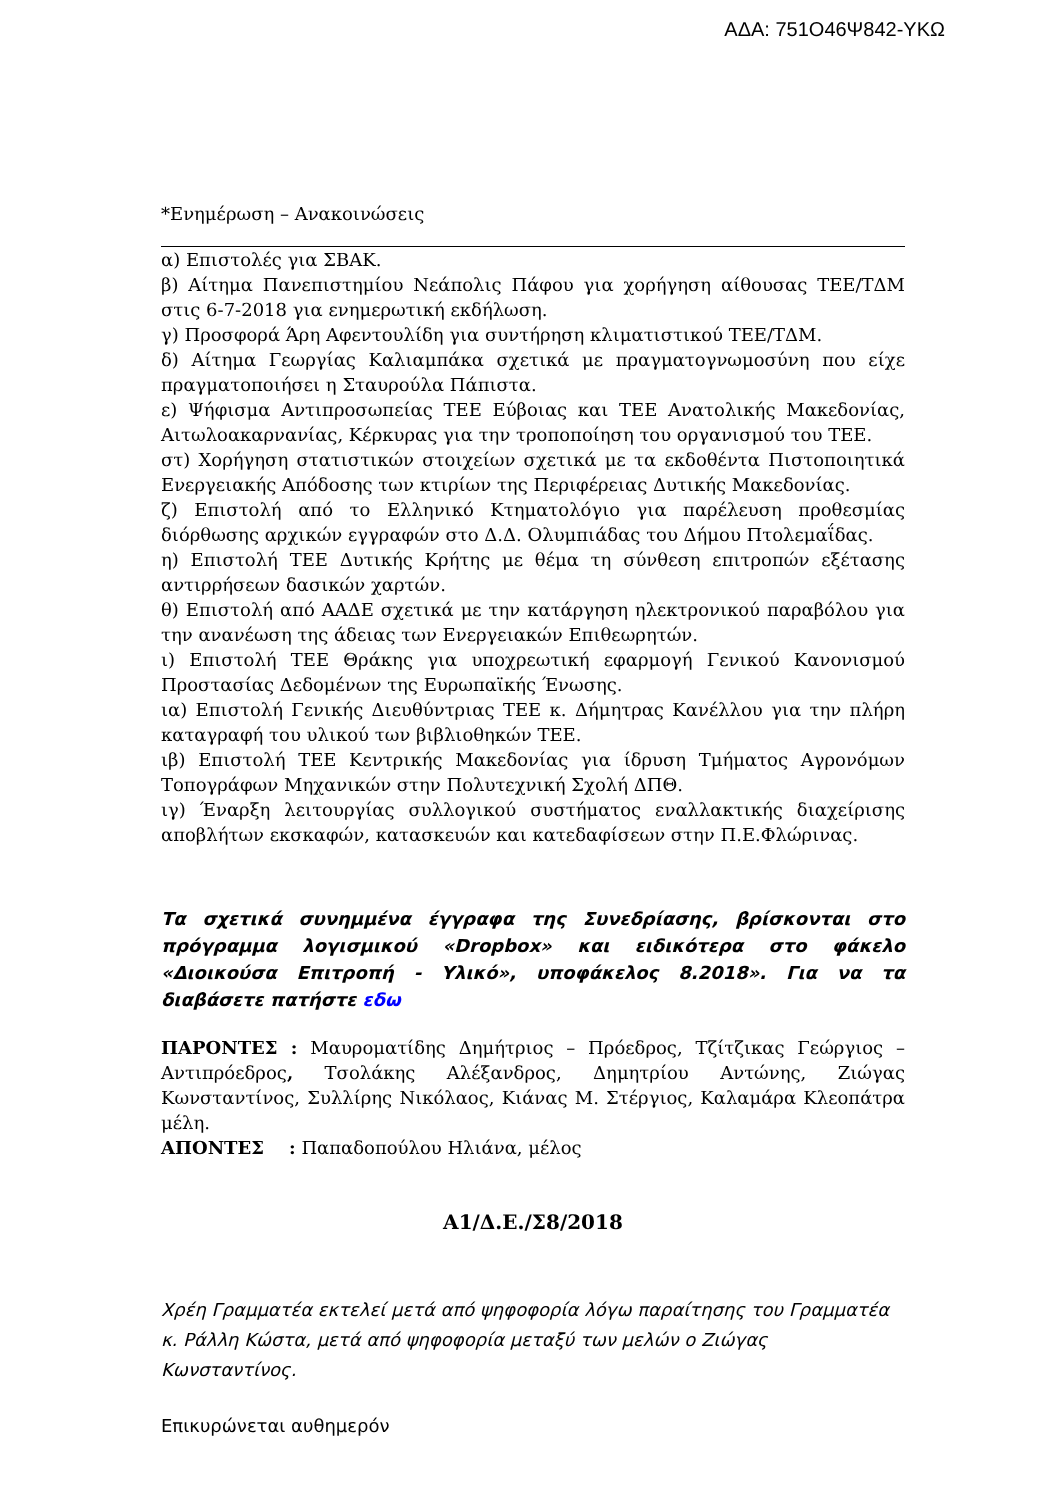ΑΔΑ: 751Ο46Ψ842-ΥΚΩ
*Ενημέρωση – Ανακοινώσεις
α) Επιστολές για ΣΒΑΚ.
β) Αίτημα Πανεπιστημίου Νεάπολις Πάφου για χορήγηση αίθουσας ΤΕΕ/ΤΔΜ στις 6-7-2018 για ενημερωτική εκδήλωση.
γ) Προσφορά Άρη Αφεντουλίδη για συντήρηση κλιματιστικού ΤΕΕ/ΤΔΜ.
δ) Αίτημα Γεωργίας Καλιαμπάκα σχετικά με πραγματογνωμοσύνη που είχε πραγματοποιήσει η Σταυρούλα Πάπιστα.
ε) Ψήφισμα Αντιπροσωπείας ΤΕΕ Εύβοιας και ΤΕΕ Ανατολικής Μακεδονίας, Αιτωλοακαρνανίας, Κέρκυρας για την τροποποίηση του οργανισμού του ΤΕΕ.
στ) Χορήγηση στατιστικών στοιχείων σχετικά με τα εκδοθέντα Πιστοποιητικά Ενεργειακής Απόδοσης των κτιρίων της Περιφέρειας Δυτικής Μακεδονίας.
ζ) Επιστολή από το Ελληνικό Κτηματολόγιο για παρέλευση προθεσμίας διόρθωσης αρχικών εγγραφών στο Δ.Δ. Ολυμπιάδας του Δήμου Πτολεμαΐδας.
η) Επιστολή ΤΕΕ Δυτικής Κρήτης με θέμα τη σύνθεση επιτροπών εξέτασης αντιρρήσεων δασικών χαρτών.
θ) Επιστολή από ΑΑΔΕ σχετικά με την κατάργηση ηλεκτρονικού παραβόλου για την ανανέωση της άδειας των Ενεργειακών Επιθεωρητών.
ι) Επιστολή ΤΕΕ Θράκης για υποχρεωτική εφαρμογή Γενικού Κανονισμού Προστασίας Δεδομένων της Ευρωπαϊκής Ένωσης.
ια) Επιστολή Γενικής Διευθύντριας ΤΕΕ κ. Δήμητρας Κανέλλου για την πλήρη καταγραφή του υλικού των βιβλιοθηκών ΤΕΕ.
ιβ) Επιστολή ΤΕΕ Κεντρικής Μακεδονίας για ίδρυση Τμήματος Αγρονόμων Τοπογράφων Μηχανικών στην Πολυτεχνική Σχολή ΔΠΘ.
ιγ) Έναρξη λειτουργίας συλλογικού συστήματος εναλλακτικής διαχείρισης αποβλήτων εκσκαφών, κατασκευών και κατεδαφίσεων στην Π.Ε.Φλώρινας.
Τα σχετικά συνημμένα έγγραφα της Συνεδρίασης, βρίσκονται στο πρόγραμμα λογισμικού «Dropbox» και ειδικότερα στο φάκελο «Διοικούσα Επιτροπή - Υλικό», υποφάκελος 8.2018». Για να τα διαβάσετε πατήστε εδω
ΠΑΡΟΝΤΕΣ : Μαυρoματίδης Δημήτριος – Πρόεδρος, Τζίτζικας Γεώργιος – Αντιπρόεδρος, Τσολάκης Αλέξανδρος, Δημητρίου Αντώνης, Ζιώγας Κωνσταντίνος, Συλλίρης Νικόλαος, Κιάνας Μ. Στέργιος, Καλαμάρα Κλεοπάτρα μέλη.
ΑΠΟΝΤΕΣ : Παπαδοπούλου Ηλιάνα, μέλος
Α1/Δ.Ε./Σ8/2018
Χρέη Γραμματέα εκτελεί μετά από ψηφοφορία λόγω παραίτησης του Γραμματέα κ. Ράλλη Κώστα, μετά από ψηφοφορία μεταξύ των μελών ο Ζιώγας Κωνσταντίνος.
Επικυρώνεται αυθημερόν